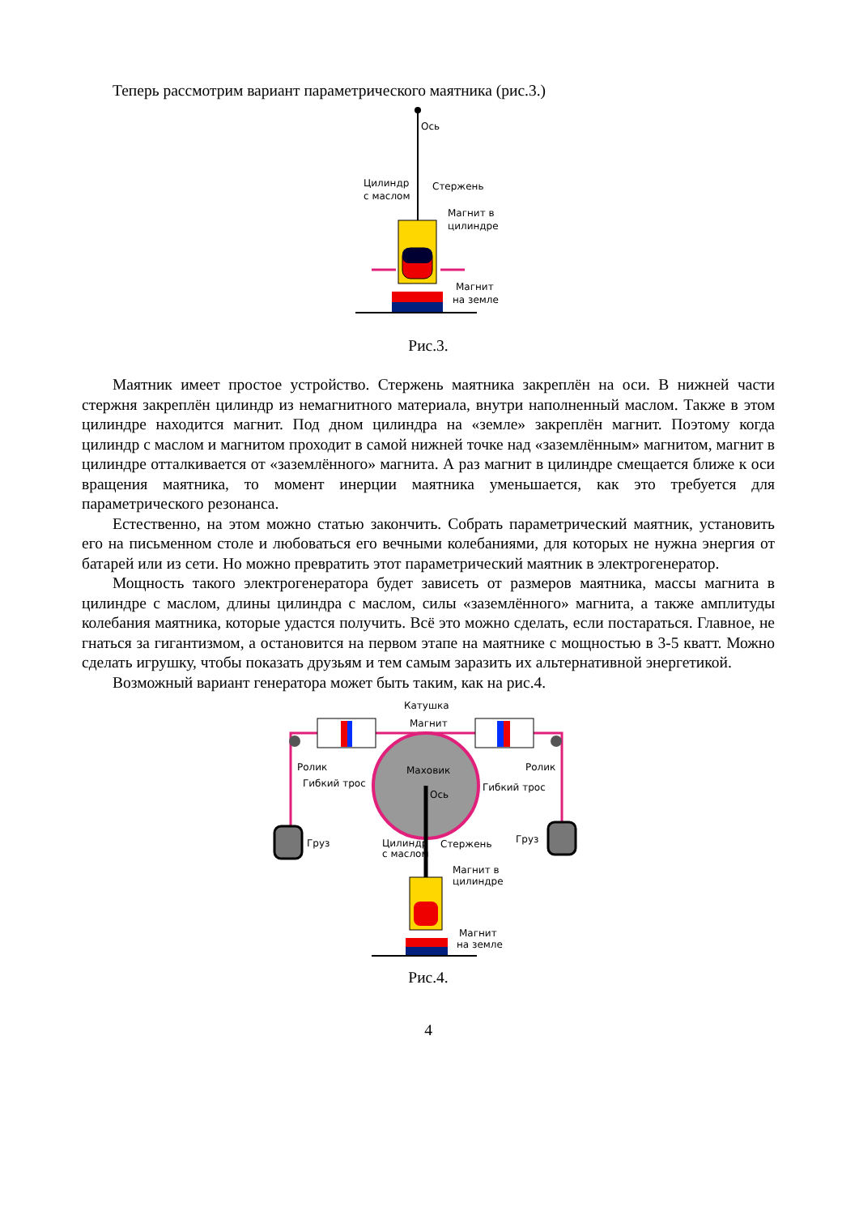Теперь рассмотрим вариант параметрического маятника (рис.3.)
Ось
Цилиндр
с маслом
Стержень
Магнит в
цилиндре
Магнит
на земле
Рис.3.
Маятник имеет простое устройство. Стержень маятника закреплён на оси. В нижней части стержня закреплён цилиндр из немагнитного материала, внутри наполненный маслом. Также в этом цилиндре находится магнит. Под дном цилиндра на «земле» закреплён магнит. Поэтому когда цилиндр с маслом и магнитом проходит в самой нижней точке над «заземлённым» магнитом, магнит в цилиндре отталкивается от «заземлённого» магнита. А раз магнит в цилиндре смещается ближе к оси вращения маятника, то момент инерции маятника уменьшается, как это требуется для параметрического резонанса.
Естественно, на этом можно статью закончить. Собрать параметрический маятник, установить его на письменном столе и любоваться его вечными колебаниями, для которых не нужна энергия от батарей или из сети. Но можно превратить этот параметрический маятник в электрогенератор.
Мощность такого электрогенератора будет зависеть от размеров маятника, массы магнита в цилиндре с маслом, длины цилиндра с маслом, силы «заземлённого» магнита, а также амплитуды колебания маятника, которые удастся получить. Всё это можно сделать, если постараться. Главное, не гнаться за гигантизмом, а остановится на первом этапе на маятнике с мощностью в 3-5 кватт. Можно сделать игрушку, чтобы показать друзьям и тем самым заразить их альтернативной энергетикой.
Возможный вариант генератора может быть таким, как на рис.4.
Катушка
Магнит
Ролик
Ролик
Маховик
Ось
Гибкий трос
Гибкий трос
Груз
Груз
Цилиндр
с маслом
Стержень
Магнит в
цилиндре
Магнит
на земле
Рис.4.
4